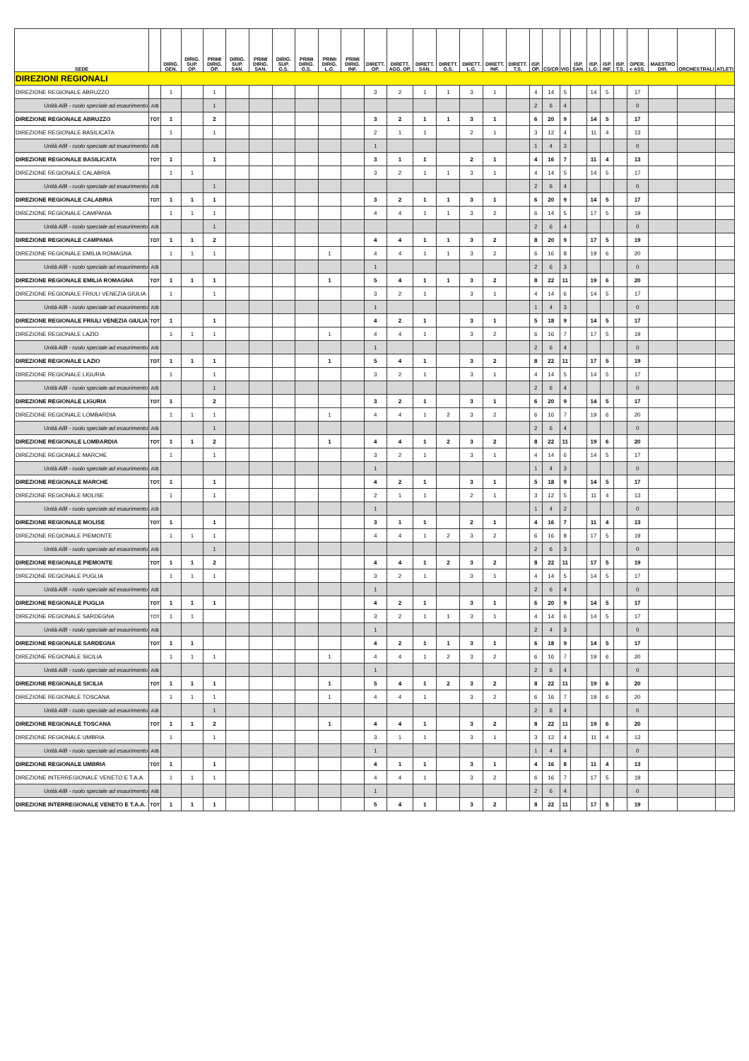| SEDE | | DIRIG. GEN. | DIRIG. SUP. OP. | PRIMI DIRIG. OP. | DIRIG. SUP. SAN. | PRIMI DIRIG. SAN. | DIRIG. SUP. G.S. | PRIMI DIRIG. G.S. | PRIMI DIRIG. L.G. | PRIMI DIRIG. INF. | DIRETT. OP. | DIRETT. AGG. OP. | DIRETT. SAN. | DIRETT. G.S. | DIRETT. L.G. | DIRETT. INF. | DIRETT. T.S. | ISP. OP. | CS/CR | VIG | ISP. SAN. | ISP. L.G. | ISP. INF. | ISP. T.S. | OPER. e ASS. | MAESTRO DIR. | ORCHESTRALI | ATLETI |
| --- | --- | --- | --- | --- | --- | --- | --- | --- | --- | --- | --- | --- | --- | --- | --- | --- | --- | --- | --- | --- | --- | --- | --- | --- | --- | --- | --- | --- |
| DIREZIONI REGIONALI | | | | | | | | | | | | | | | | | | | | | | | | | | | | |
| DIREZIONE REGIONALE ABRUZZO | | 1 | | 1 | | | | | | | 3 | 2 | 1 | 1 | 3 | 1 | | 4 | 14 | 5 | | 14 | 5 | | 17 | | | |
| Unità AIB - ruolo speciale ad esaurimento | AIB | | | 1 | | | | | | | | | | | | | | 2 | 6 | 4 | | | | | 0 | | | |
| DIREZIONE REGIONALE ABRUZZO | TOT | 1 | | 2 | | | | | | | 3 | 2 | 1 | 1 | 3 | 1 | | 6 | 20 | 9 | | 14 | 5 | | 17 | | | |
| DIREZIONE REGIONALE BASILICATA | | 1 | | 1 | | | | | | | 2 | 1 | 1 | | 2 | 1 | | 3 | 12 | 4 | | 11 | 4 | | 13 | | | |
| Unità AIB - ruolo speciale ad esaurimento | AIB | | | | | | | | | | 1 | | | | | | | 1 | 4 | 3 | | | | | 0 | | | |
| DIREZIONE REGIONALE BASILICATA | TOT | 1 | | 1 | | | | | | | 3 | 1 | 1 | | 2 | 1 | | 4 | 16 | 7 | | 11 | 4 | | 13 | | | |
| DIREZIONE REGIONALE CALABRIA | | 1 | 1 | | | | | | | | 3 | 2 | 1 | 1 | 3 | 1 | | 4 | 14 | 5 | | 14 | 5 | | 17 | | | |
| Unità AIB - ruolo speciale ad esaurimento | AIB | | | 1 | | | | | | | | | | | | | | 2 | 6 | 4 | | | | | 0 | | | |
| DIREZIONE REGIONALE CALABRIA | TOT | 1 | 1 | 1 | | | | | | | 3 | 2 | 1 | 1 | 3 | 1 | | 6 | 20 | 9 | | 14 | 5 | | 17 | | | |
| DIREZIONE REGIONALE CAMPANIA | | 1 | 1 | 1 | | | | | | | 4 | 4 | 1 | 1 | 3 | 2 | | 6 | 14 | 5 | | 17 | 5 | | 19 | | | |
| Unità AIB - ruolo speciale ad esaurimento | AIB | | | 1 | | | | | | | | | | | | | | 2 | 6 | 4 | | | | | 0 | | | |
| DIREZIONE REGIONALE CAMPANIA | TOT | 1 | 1 | 2 | | | | | | | 4 | 4 | 1 | 1 | 3 | 2 | | 8 | 20 | 9 | | 17 | 5 | | 19 | | | |
| DIREZIONE REGIONALE EMILIA ROMAGNA | | 1 | 1 | 1 | | | | | 1 | | 4 | 4 | 1 | 1 | 3 | 2 | | 6 | 16 | 8 | | 19 | 6 | | 20 | | | |
| Unità AIB - ruolo speciale ad esaurimento | AIB | | | | | | | | | | 1 | | | | | | | 2 | 6 | 3 | | | | | 0 | | | |
| DIREZIONE REGIONALE EMILIA ROMAGNA | TOT | 1 | 1 | 1 | | | | | 1 | | 5 | 4 | 1 | 1 | 3 | 2 | | 8 | 22 | 11 | | 19 | 6 | | 20 | | | |
| DIREZIONE REGIONALE FRIULI VENEZIA GIULIA | | 1 | | 1 | | | | | | | 3 | 2 | 1 | | 3 | 1 | | 4 | 14 | 6 | | 14 | 5 | | 17 | | | |
| Unità AIB - ruolo speciale ad esaurimento | AIB | | | | | | | | | | 1 | | | | | | | 1 | 4 | 3 | | | | | 0 | | | |
| DIREZIONE REGIONALE FRIULI VENEZIA GIULIA | TOT | 1 | | 1 | | | | | | | 4 | 2 | 1 | | 3 | 1 | | 5 | 18 | 9 | | 14 | 5 | | 17 | | | |
| DIREZIONE REGIONALE LAZIO | | 1 | 1 | 1 | | | | | 1 | | 4 | 4 | 1 | | 3 | 2 | | 6 | 16 | 7 | | 17 | 5 | | 19 | | | |
| Unità AIB - ruolo speciale ad esaurimento | AIB | | | | | | | | | | 1 | | | | | | | 2 | 6 | 4 | | | | | 0 | | | |
| DIREZIONE REGIONALE LAZIO | TOT | 1 | 1 | 1 | | | | | 1 | | 5 | 4 | 1 | | 3 | 2 | | 8 | 22 | 11 | | 17 | 5 | | 19 | | | |
| DIREZIONE REGIONALE LIGURIA | | 1 | | 1 | | | | | | | 3 | 2 | 1 | | 3 | 1 | | 4 | 14 | 5 | | 14 | 5 | | 17 | | | |
| Unità AIB - ruolo speciale ad esaurimento | AIB | | | 1 | | | | | | | | | | | | | | 2 | 6 | 4 | | | | | 0 | | | |
| DIREZIONE REGIONALE LIGURIA | TOT | 1 | | 2 | | | | | | | 3 | 2 | 1 | | 3 | 1 | | 6 | 20 | 9 | | 14 | 5 | | 17 | | | |
| DIREZIONE REGIONALE LOMBARDIA | | 1 | 1 | 1 | | | | | 1 | | 4 | 4 | 1 | 2 | 3 | 2 | | 6 | 16 | 7 | | 19 | 6 | | 20 | | | |
| Unità AIB - ruolo speciale ad esaurimento | AIB | | | 1 | | | | | | | | | | | | | | 2 | 6 | 4 | | | | | 0 | | | |
| DIREZIONE REGIONALE LOMBARDIA | TOT | 1 | 1 | 2 | | | | | 1 | | 4 | 4 | 1 | 2 | 3 | 2 | | 8 | 22 | 11 | | 19 | 6 | | 20 | | | |
| DIREZIONE REGIONALE MARCHE | | 1 | | 1 | | | | | | | 3 | 2 | 1 | | 3 | 1 | | 4 | 14 | 6 | | 14 | 5 | | 17 | | | |
| Unità AIB - ruolo speciale ad esaurimento | AIB | | | | | | | | | | 1 | | | | | | | 1 | 4 | 3 | | | | | 0 | | | |
| DIREZIONE REGIONALE MARCHE | TOT | 1 | | 1 | | | | | | | 4 | 2 | 1 | | 3 | 1 | | 5 | 18 | 9 | | 14 | 5 | | 17 | | | |
| DIREZIONE REGIONALE MOLISE | | 1 | | 1 | | | | | | | 2 | 1 | 1 | | 2 | 1 | | 3 | 12 | 5 | | 11 | 4 | | 13 | | | |
| Unità AIB - ruolo speciale ad esaurimento | AIB | | | | | | | | | | 1 | | | | | | | 1 | 4 | 2 | | | | | 0 | | | |
| DIREZIONE REGIONALE MOLISE | TOT | 1 | | 1 | | | | | | | 3 | 1 | 1 | | 2 | 1 | | 4 | 16 | 7 | | 11 | 4 | | 13 | | | |
| DIREZIONE REGIONALE PIEMONTE | | 1 | 1 | 1 | | | | | | | 4 | 4 | 1 | 2 | 3 | 2 | | 6 | 16 | 8 | | 17 | 5 | | 19 | | | |
| Unità AIB - ruolo speciale ad esaurimento | AIB | | | 1 | | | | | | | | | | | | | | 2 | 6 | 3 | | | | | 0 | | | |
| DIREZIONE REGIONALE PIEMONTE | TOT | 1 | 1 | 2 | | | | | | | 4 | 4 | 1 | 2 | 3 | 2 | | 8 | 22 | 11 | | 17 | 5 | | 19 | | | |
| DIREZIONE REGIONALE PUGLIA | | 1 | 1 | 1 | | | | | | | 3 | 2 | 1 | | 3 | 1 | | 4 | 14 | 5 | | 14 | 5 | | 17 | | | |
| Unità AIB - ruolo speciale ad esaurimento | AIB | | | | | | | | | | 1 | | | | | | | 2 | 6 | 4 | | | | | 0 | | | |
| DIREZIONE REGIONALE PUGLIA | TOT | 1 | 1 | 1 | | | | | | | 4 | 2 | 1 | | 3 | 1 | | 6 | 20 | 9 | | 14 | 5 | | 17 | | | |
| DIREZIONE REGIONALE SARDEGNA | TOT | 1 | 1 | | | | | | | | 3 | 2 | 1 | 1 | 3 | 1 | | 4 | 14 | 6 | | 14 | 5 | | 17 | | | |
| Unità AIB - ruolo speciale ad esaurimento | AIB | | | | | | | | | | 1 | | | | | | | 2 | 4 | 3 | | | | | 0 | | | |
| DIREZIONE REGIONALE SARDEGNA | TOT | 1 | 1 | | | | | | | | 4 | 2 | 1 | 1 | 3 | 1 | | 6 | 18 | 9 | | 14 | 5 | | 17 | | | |
| DIREZIONE REGIONALE SICILIA | | 1 | 1 | 1 | | | | | 1 | | 4 | 4 | 1 | 2 | 3 | 2 | | 6 | 16 | 7 | | 19 | 6 | | 20 | | | |
| Unità AIB - ruolo speciale ad esaurimento | AIB | | | | | | | | | | 1 | | | | | | | 2 | 6 | 4 | | | | | 0 | | | |
| DIREZIONE REGIONALE SICILIA | TOT | 1 | 1 | 1 | | | | | 1 | | 5 | 4 | 1 | 2 | 3 | 2 | | 8 | 22 | 11 | | 19 | 6 | | 20 | | | |
| DIREZIONE REGIONALE TOSCANA | | 1 | 1 | 1 | | | | | 1 | | 4 | 4 | 1 | | 3 | 2 | | 6 | 16 | 7 | | 19 | 6 | | 20 | | | |
| Unità AIB - ruolo speciale ad esaurimento | AIB | | | 1 | | | | | | | | | | | | | | 2 | 6 | 4 | | | | | 0 | | | |
| DIREZIONE REGIONALE TOSCANA | TOT | 1 | 1 | 2 | | | | | 1 | | 4 | 4 | 1 | | 3 | 2 | | 8 | 22 | 11 | | 19 | 6 | | 20 | | | |
| DIREZIONE REGIONALE UMBRIA | | 1 | | 1 | | | | | | | 3 | 1 | 1 | | 3 | 1 | | 3 | 12 | 4 | | 11 | 4 | | 13 | | | |
| Unità AIB - ruolo speciale ad esaurimento | AIB | | | | | | | | | | 1 | | | | | | | 1 | 4 | 4 | | | | | 0 | | | |
| DIREZIONE REGIONALE UMBRIA | TOT | 1 | | 1 | | | | | | | 4 | 1 | 1 | | 3 | 1 | | 4 | 16 | 8 | | 11 | 4 | | 13 | | | |
| DIREZIONE INTERREGIONALE VENETO E T.A.A. | | 1 | 1 | 1 | | | | | | | 4 | 4 | 1 | | 3 | 2 | | 6 | 16 | 7 | | 17 | 5 | | 19 | | | |
| Unità AIB - ruolo speciale ad esaurimento | AIB | | | | | | | | | | 1 | | | | | | | 2 | 6 | 4 | | | | | 0 | | | |
| DIREZIONE INTERREGIONALE VENETO E T.A.A. | TOT | 1 | 1 | 1 | | | | | | | 5 | 4 | 1 | | 3 | 2 | | 8 | 22 | 11 | | 17 | 5 | | 19 | | | |